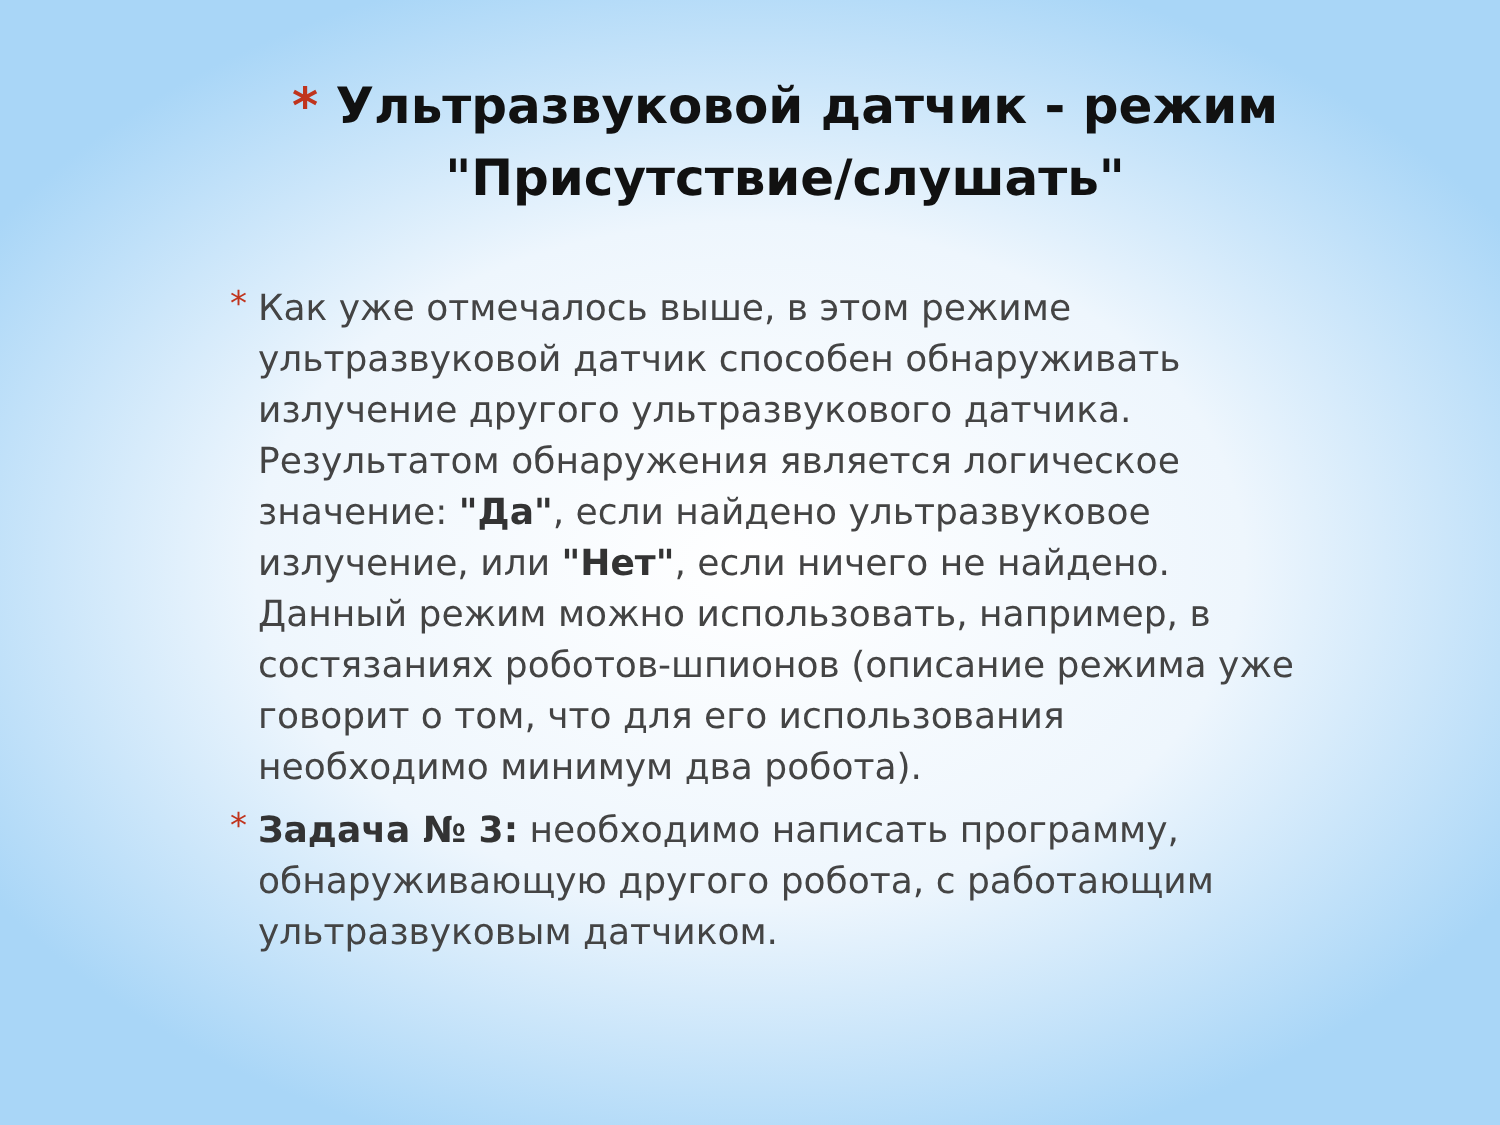* Ультразвуковой датчик - режим "Присутствие/слушать"
* Как уже отмечалось выше, в этом режиме ультразвуковой датчик способен обнаруживать излучение другого ультразвукового датчика. Результатом обнаружения является логическое значение: "Да", если найдено ультразвуковое излучение, или "Нет", если ничего не найдено. Данный режим можно использовать, например, в состязаниях роботов-шпионов (описание режима уже говорит о том, что для его использования необходимо минимум два робота).
* Задача № 3: необходимо написать программу, обнаруживающую другого робота, с работающим ультразвуковым датчиком.